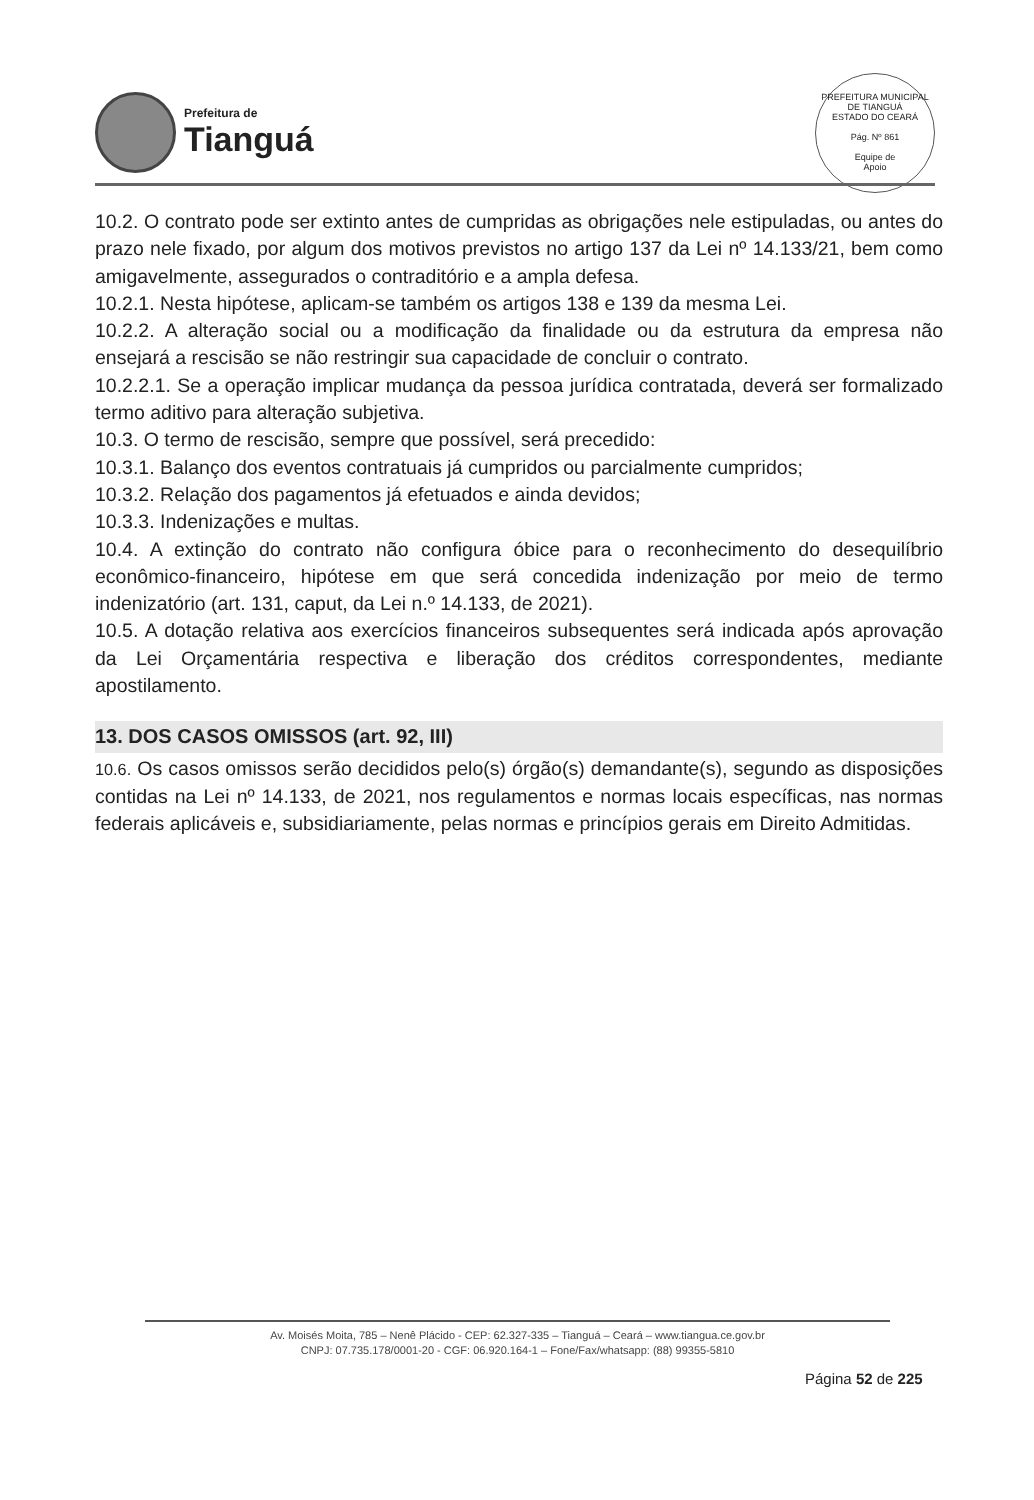Prefeitura de
Tianguá
PREFEITURA MUNICIPAL DE TIANGUÁ
ESTADO DO CEARÁ
Pág. Nº 861
Equipe de
Apoio
10.2. O contrato pode ser extinto antes de cumpridas as obrigações nele estipuladas, ou antes do prazo nele fixado, por algum dos motivos previstos no artigo 137 da Lei nº 14.133/21, bem como amigavelmente, assegurados o contraditório e a ampla defesa.
10.2.1. Nesta hipótese, aplicam-se também os artigos 138 e 139 da mesma Lei.
10.2.2. A alteração social ou a modificação da finalidade ou da estrutura da empresa não ensejará a rescisão se não restringir sua capacidade de concluir o contrato.
10.2.2.1. Se a operação implicar mudança da pessoa jurídica contratada, deverá ser formalizado termo aditivo para alteração subjetiva.
10.3. O termo de rescisão, sempre que possível, será precedido:
10.3.1. Balanço dos eventos contratuais já cumpridos ou parcialmente cumpridos;
10.3.2. Relação dos pagamentos já efetuados e ainda devidos;
10.3.3. Indenizações e multas.
10.4. A extinção do contrato não configura óbice para o reconhecimento do desequilíbrio econômico-financeiro, hipótese em que será concedida indenização por meio de termo indenizatório (art. 131, caput, da Lei n.º 14.133, de 2021).
10.5. A dotação relativa aos exercícios financeiros subsequentes será indicada após aprovação da Lei Orçamentária respectiva e liberação dos créditos correspondentes, mediante apostilamento.
13. DOS CASOS OMISSOS (art. 92, III)
10.6. Os casos omissos serão decididos pelo(s) órgão(s) demandante(s), segundo as disposições contidas na Lei nº 14.133, de 2021, nos regulamentos e normas locais específicas, nas normas federais aplicáveis e, subsidiariamente, pelas normas e princípios gerais em Direito Admitidas.
Av. Moisés Moita, 785 – Nenê Plácido - CEP: 62.327-335 – Tianguá – Ceará – www.tiangua.ce.gov.br
CNPJ: 07.735.178/0001-20 - CGF: 06.920.164-1 – Fone/Fax/whatsapp: (88) 99355-5810
Página 52 de 225